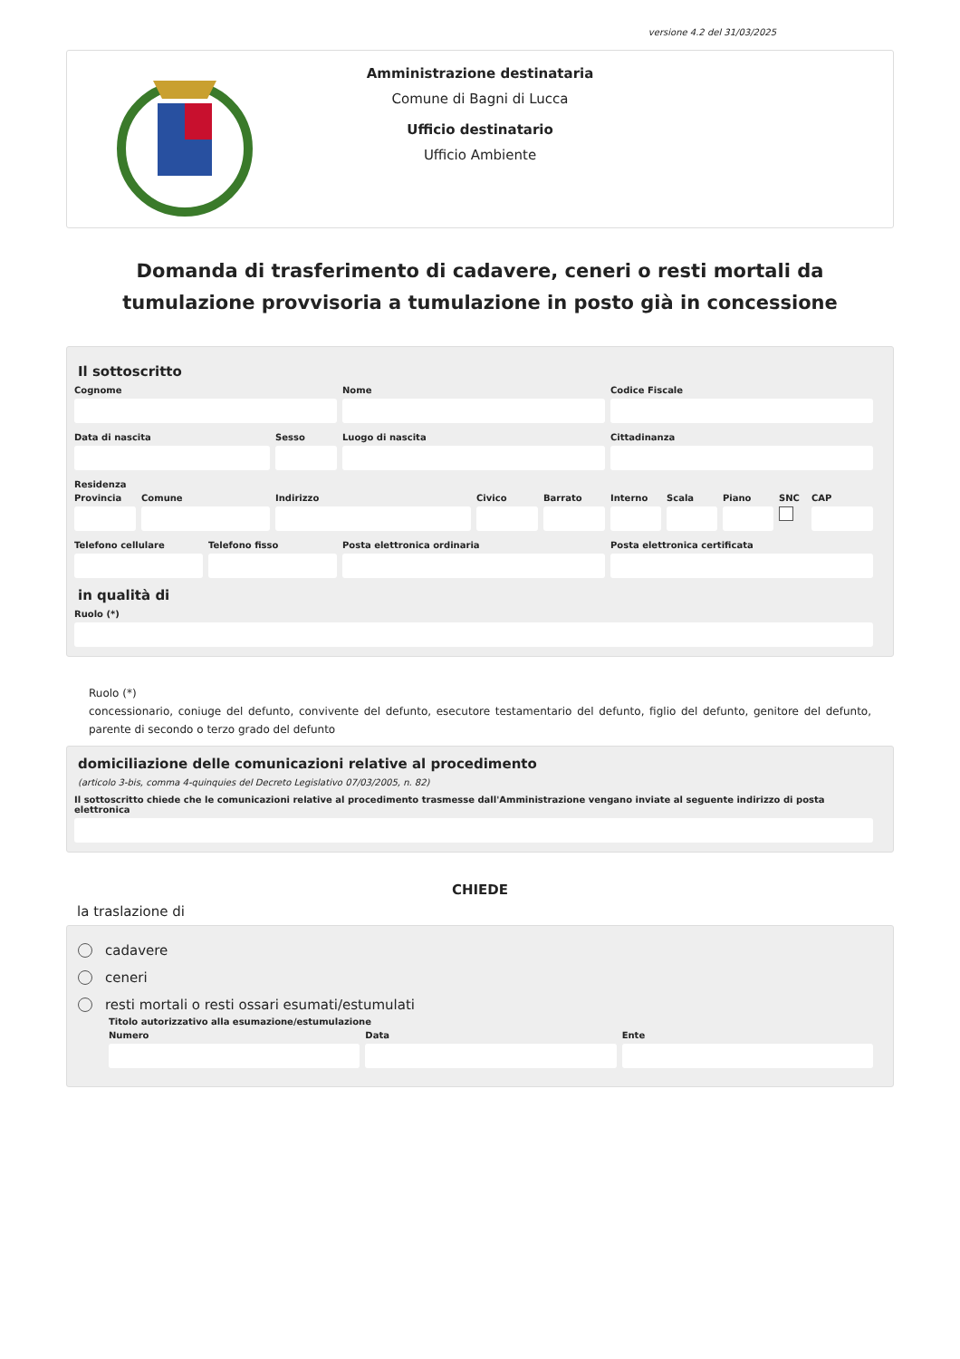versione 4.2 del 31/03/2025
Amministrazione destinataria
Comune di Bagni di Lucca
Ufficio destinatario
Ufficio Ambiente
Domanda di trasferimento di cadavere, ceneri o resti mortali da tumulazione provvisoria a tumulazione in posto già in concessione
Il sottoscritto
Cognome Nome Codice Fiscale
Data di nascita Sesso Luogo di nascita Cittadinanza
Residenza
Provincia
Comune Indirizzo Civico Barrato Interno
Scala Piano SNC CAP
Telefono cellulare
Telefono fisso Posta elettronica ordinaria Posta elettronica certificata
in qualità di
Ruolo (*)
Ruolo (*)
concessionario, coniuge del defunto, convivente del defunto, esecutore testamentario del defunto, figlio del defunto, genitore del defunto, parente di secondo o terzo grado del defunto
domiciliazione delle comunicazioni relative al procedimento
(articolo 3-bis, comma 4-quinquies del Decreto Legislativo 07/03/2005, n. 82)
Il sottoscritto chiede che le comunicazioni relative al procedimento trasmesse dall'Amministrazione vengano inviate al seguente indirizzo di posta elettronica
CHIEDE
la traslazione di
cadavere
ceneri
resti mortali o resti ossari esumati/estumulati
Titolo autorizzativo alla esumazione/estumulazione
Numero Data Ente